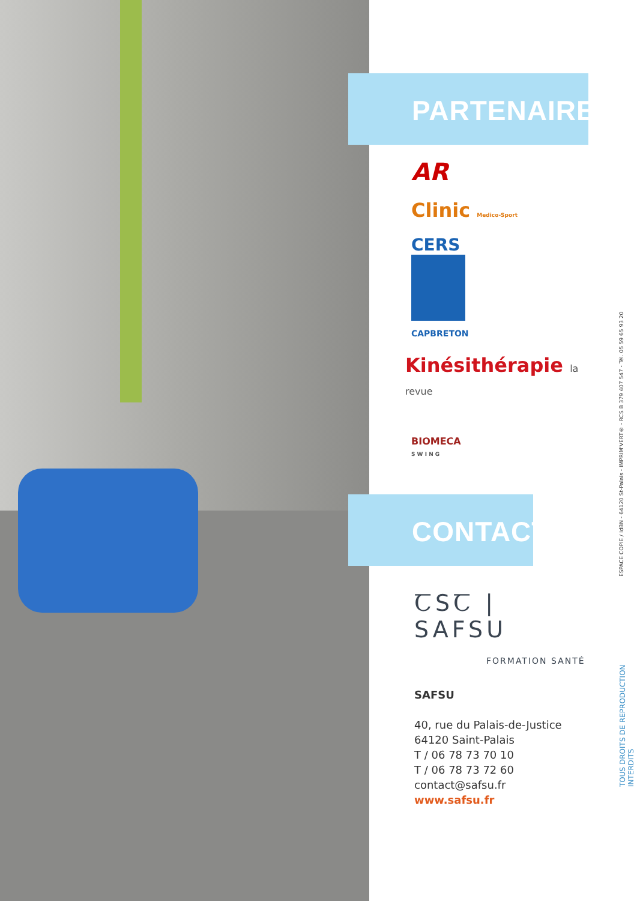PARTENAIRES
AR
Clinic Medico-Sport
CERS
CAPBRETON
Kinésithérapie la revue
BIOMECA
S W I N G
CONTACT
ꞆSꞆ | SAFSU
FORMATION SANTÉ
SAFSU
40, rue du Palais-de-Justice
64120 Saint-Palais
T / 06 78 73 70 10
T / 06 78 73 72 60
contact@safsu.fr
www.safsu.fr
ESPACE COPIE / IdBN - 64120 St-Palais - IMPRIM'VERT® - RCS B 379 407 547 - Tél. 05 59 65 93 20
TOUS DROITS DE REPRODUCTION INTERDITS